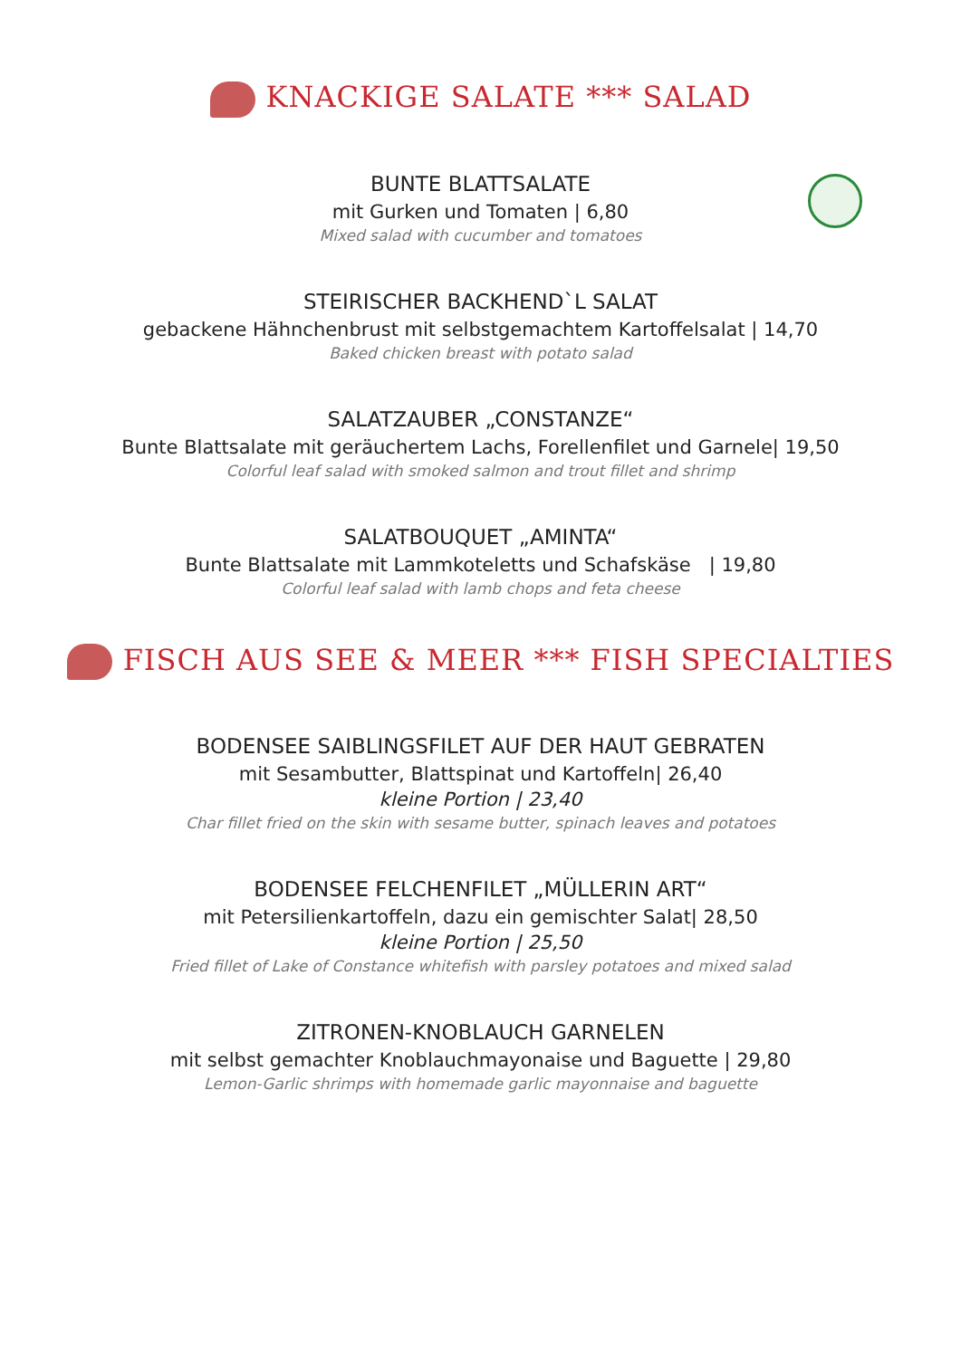KNACKIGE SALATE *** SALAD
BUNTE BLATTSALATE
mit Gurken und Tomaten | 6,80
Mixed salad with cucumber and tomatoes
STEIRISCHER BACKHEND`L SALAT
gebackene Hähnchenbrust mit selbstgemachtem Kartoffelsalat | 14,70
Baked chicken breast with potato salad
SALATZAUBER „CONSTANZE“
Bunte Blattsalate mit geräuchertem Lachs, Forellenfilet und Garnele| 19,50
Colorful leaf salad with smoked salmon and trout fillet and shrimp
SALATBOUQUET „AMINTA“
Bunte Blattsalate mit Lammkoteletts und Schafskäse | 19,80
Colorful leaf salad with lamb chops and feta cheese
FISCH AUS SEE & MEER *** FISH SPECIALTIES
BODENSEE SAIBLINGSFILET AUF DER HAUT GEBRATEN
mit Sesambutter, Blattspinat und Kartoffeln| 26,40
kleine Portion | 23,40
Char fillet fried on the skin with sesame butter, spinach leaves and potatoes
BODENSEE FELCHENFILET „MÜLLERIN ART“
mit Petersilienkartoffeln, dazu ein gemischter Salat| 28,50
kleine Portion | 25,50
Fried fillet of Lake of Constance whitefish with parsley potatoes and mixed salad
ZITRONEN-KNOBLAUCH GARNELEN
mit selbst gemachter Knoblauchmayonaise und Baguette | 29,80
Lemon-Garlic shrimps with homemade garlic mayonnaise and baguette